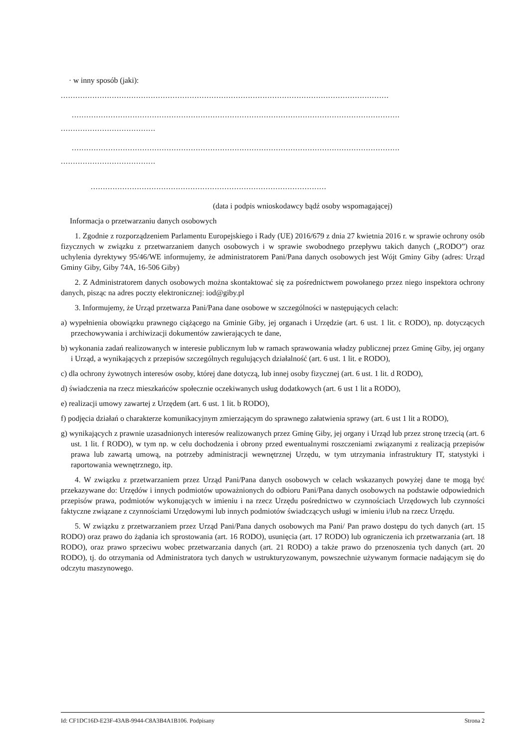· w inny sposób (jaki):
.......................................................................................................................................
.......................................................................................................................................
.......................................
.......................................................................................................................................
.......................................
.................................................................................................
(data i podpis wnioskodawcy bądź osoby wspomagającej)
Informacja o przetwarzaniu danych osobowych
1. Zgodnie z rozporządzeniem Parlamentu Europejskiego i Rady (UE) 2016/679 z dnia 27 kwietnia 2016 r. w sprawie ochrony osób fizycznych w związku z przetwarzaniem danych osobowych i w sprawie swobodnego przepływu takich danych („RODO”) oraz uchylenia dyrektywy 95/46/WE informujemy, że administratorem Pani/Pana danych osobowych jest Wójt Gminy Giby (adres: Urząd Gminy Giby, Giby 74A, 16-506 Giby)
2. Z Administratorem danych osobowych można skontaktować się za pośrednictwem powołanego przez niego inspektora ochrony danych, pisząc na adres poczty elektronicznej: iod@giby.pl
3. Informujemy, że Urząd przetwarza Pani/Pana dane osobowe w szczególności w następujących celach:
a) wypełnienia obowiązku prawnego ciążącego na Gminie Giby, jej organach i Urzędzie (art. 6 ust. 1 lit. c RODO), np. dotyczących przechowywania i archiwizacji dokumentów zawierających te dane,
b) wykonania zadań realizowanych w interesie publicznym lub w ramach sprawowania władzy publicznej przez Gminę Giby, jej organy i Urząd, a wynikających z przepisów szczególnych regulujących działalność (art. 6 ust. 1 lit. e RODO),
c) dla ochrony żywotnych interesów osoby, której dane dotyczą, lub innej osoby fizycznej (art. 6 ust. 1 lit. d RODO),
d) świadczenia na rzecz mieszkańców społecznie oczekiwanych usług dodatkowych (art. 6 ust 1 lit a RODO),
e) realizacji umowy zawartej z Urzędem (art. 6 ust. 1 lit. b RODO),
f) podjęcia działań o charakterze komunikacyjnym zmierzającym do sprawnego załatwienia sprawy (art. 6 ust 1 lit a RODO),
g) wynikających z prawnie uzasadnionych interesów realizowanych przez Gminę Giby, jej organy i Urząd lub przez stronę trzecią (art. 6 ust. 1 lit. f RODO), w tym np. w celu dochodzenia i obrony przed ewentualnymi roszczeniami związanymi z realizacją przepisów prawa lub zawartą umową, na potrzeby administracji wewnętrznej Urzędu, w tym utrzymania infrastruktury IT, statystyki i raportowania wewnętrznego, itp.
4. W związku z przetwarzaniem przez Urząd Pani/Pana danych osobowych w celach wskazanych powyżej dane te mogą być przekazywane do: Urzędów i innych podmiotów upoważnionych do odbioru Pani/Pana danych osobowych na podstawie odpowiednich przepisów prawa, podmiotów wykonujących w imieniu i na rzecz Urzędu pośrednictwo w czynnościach Urzędowych lub czynności faktyczne związane z czynnościami Urzędowymi lub innych podmiotów świadczących usługi w imieniu i/lub na rzecz Urzędu.
5. W związku z przetwarzaniem przez Urząd Pani/Pana danych osobowych ma Pani/ Pan prawo dostępu do tych danych (art. 15 RODO) oraz prawo do żądania ich sprostowania (art. 16 RODO), usunięcia (art. 17 RODO) lub ograniczenia ich przetwarzania (art. 18 RODO), oraz prawo sprzeciwu wobec przetwarzania danych (art. 21 RODO) a także prawo do przenoszenia tych danych (art. 20 RODO), tj. do otrzymania od Administratora tych danych w ustrukturyzowanym, powszechnie używanym formacie nadającym się do odczytu maszynowego.
Id: CF1DC16D-E23F-43AB-9944-C8A3B4A1B106. Podpisany Strona 2